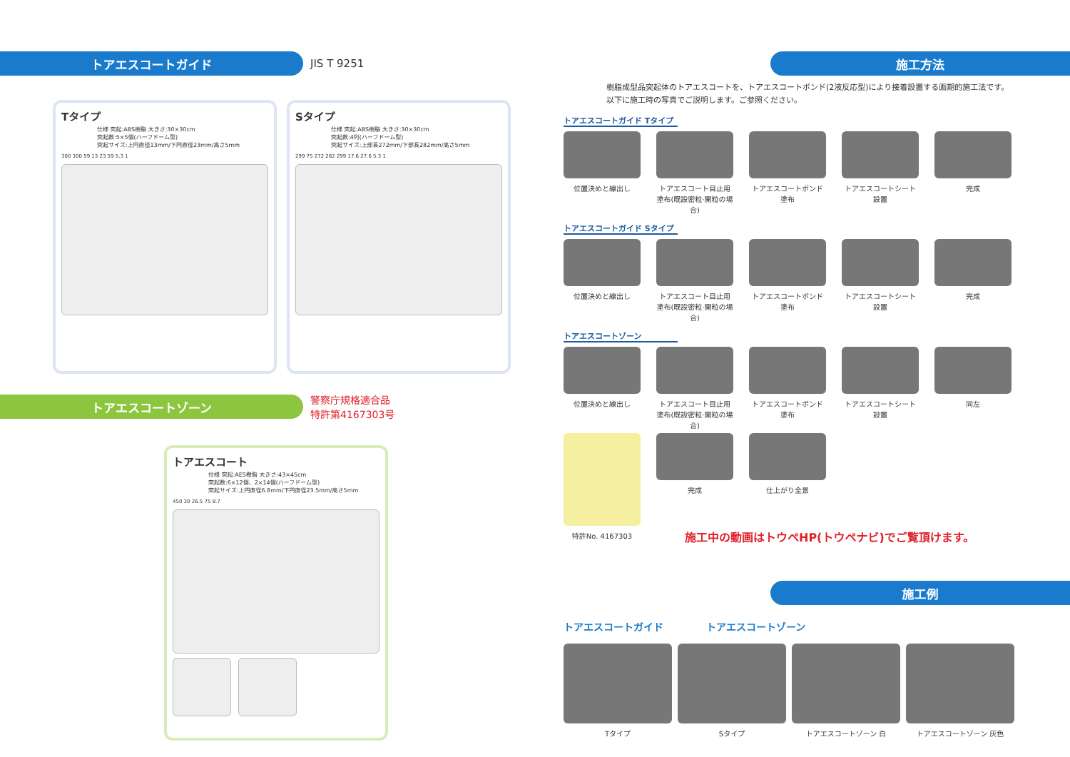トアエスコートガイド
JIS T 9251
Tタイプ
仕様 突起:ABS樹脂 大きさ:30×30cm
突起数:5×5個(ハーフドーム型)
突起サイズ:上円直径13mm/下円直径23mm/高さ5mm
300 300 59 13 23 59 5.3 1
Sタイプ
仕様 突起:ABS樹脂 大きさ:30×30cm
突起数:4列(ハーフドーム型)
突起サイズ:上部長272mm/下部長282mm/高さ5mm
299 75 272 282 299 17.6 27.6 5.3 1
トアエスコートゾーン
警察庁規格適合品
特許第4167303号
トアエスコート
仕様 突起:AES樹脂 大きさ:43×45cm
突起数:6×12個、2×14個(ハーフドーム型)
突起サイズ:上円直径6.8mm/下円直径23.5mm/高さ5mm
450 30 26.5 75 8.7
施工方法
樹脂成型品突起体のトアエスコートを、トアエスコートボンド(2液反応型)により接着設置する画期的施工法です。
以下に施工時の写真でご説明します。ご参照ください。
トアエスコートガイド Tタイプ
位置決めと線出し トアエスコート目止用塗布(既設密粒·開粒の場合)
トアエスコートボンド塗布
トアエスコートシート設置
完成
トアエスコートガイド Sタイプ
位置決めと線出し トアエスコート目止用塗布(既設密粒·開粒の場合)
トアエスコートボンド塗布
トアエスコートシート設置
完成
トアエスコートゾーン
位置決めと線出し トアエスコート目止用塗布(既設密粒·開粒の場合)
トアエスコートボンド塗布
トアエスコートシート設置
同左
特許No. 4167303 完成 仕上がり全景
施工中の動画はトウペHP(トウペナビ)でご覧頂けます。
施工例
トアエスコートガイド トアエスコートゾーン
Tタイプ Sタイプ トアエスコートゾーン 白 トアエスコートゾーン 灰色